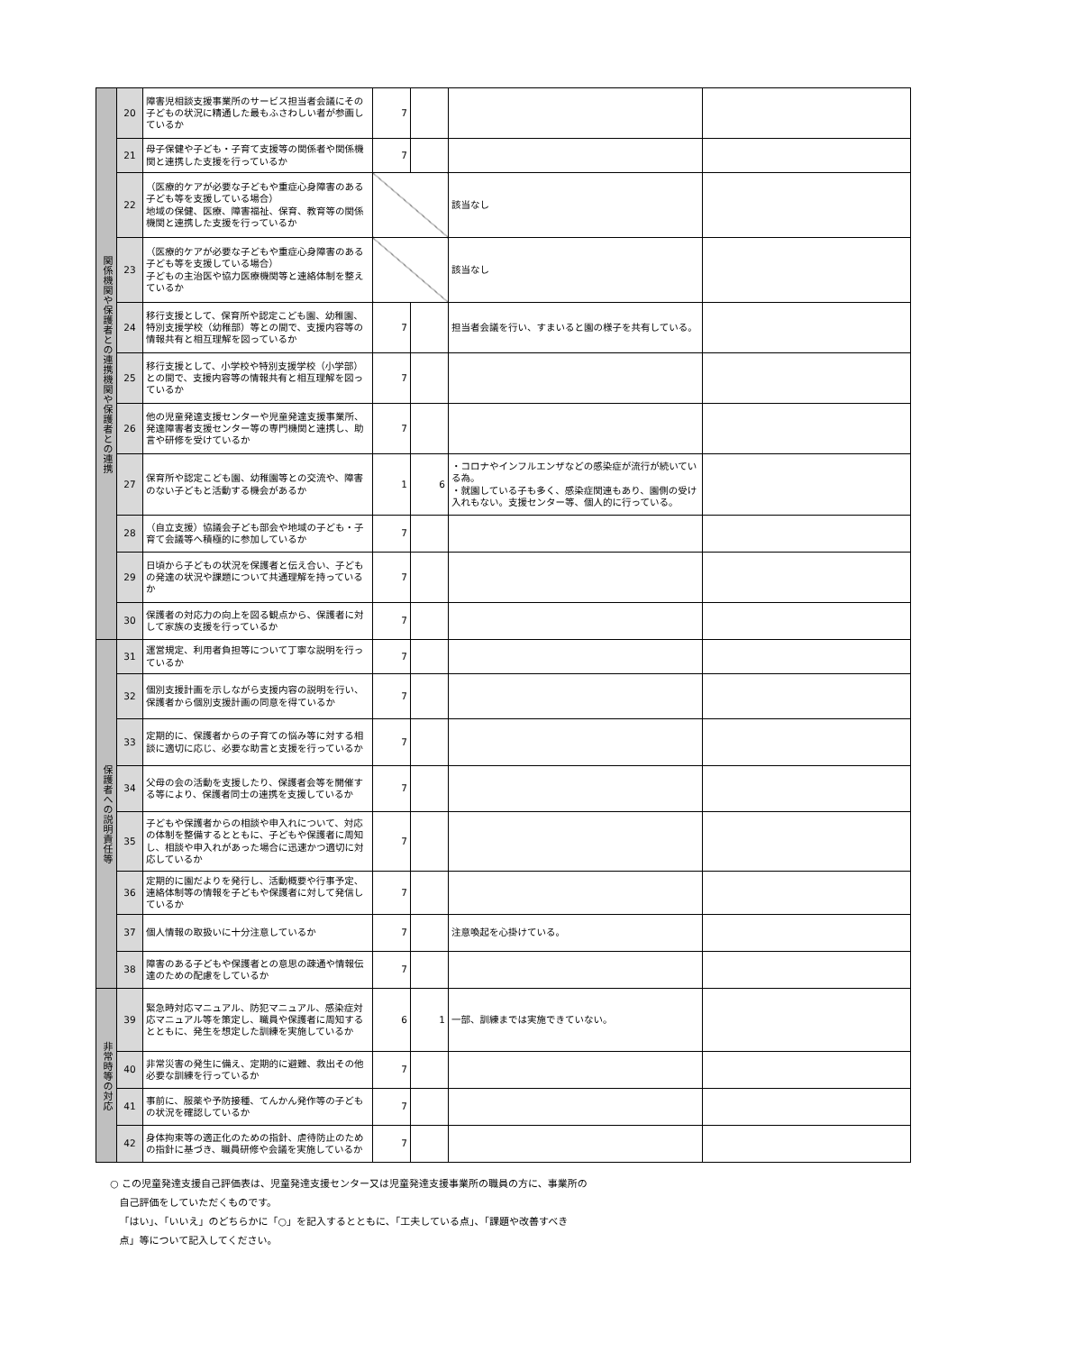| 関係機関や保護者との連携機関や保護者との連携 | 20 | 障害児相談支援事業所のサービス担当者会議にその子どもの状況に精通した最もふさわしい者が参画しているか | 7 | | | |
| | 21 | 母子保健や子ども・子育て支援等の関係者や関係機関と連携した支援を行っているか | 7 | | | |
| | 22 | （医療的ケアが必要な子どもや重症心身障害のある子ども等を支援している場合） 地域の保健、医療、障害福祉、保育、教育等の関係機関と連携した支援を行っているか | | | 該当なし | |
| | 23 | （医療的ケアが必要な子どもや重症心身障害のある子ども等を支援している場合） 子どもの主治医や協力医療機関等と連絡体制を整えているか | | | 該当なし | |
| | 24 | 移行支援として、保育所や認定こども園、幼稚園、特別支援学校（幼稚部）等との間で、支援内容等の情報共有と相互理解を図っているか | 7 | | 担当者会議を行い、すまいると園の様子を共有している。 | |
| | 25 | 移行支援として、小学校や特別支援学校（小学部）との間で、支援内容等の情報共有と相互理解を図っているか | 7 | | | |
| | 26 | 他の児童発達支援センターや児童発達支援事業所、発達障害者支援センター等の専門機関と連携し、助言や研修を受けているか | 7 | | | |
| | 27 | 保育所や認定こども園、幼稚園等との交流や、障害のない子どもと活動する機会があるか | 1 | 6 | ・コロナやインフルエンザなどの感染症が流行が続いている為。 ・就園している子も多く、感染症関連もあり、園側の受け入れもない。支援センター等、個人的に行っている。 | |
| | 28 | （自立支援）協議会子ども部会や地域の子ども・子育て会議等へ積極的に参加しているか | 7 | | | |
| | 29 | 日頃から子どもの状況を保護者と伝え合い、子どもの発達の状況や課題について共通理解を持っているか | 7 | | | |
| | 30 | 保護者の対応力の向上を図る観点から、保護者に対して家族の支援を行っているか | 7 | | | |
| 保護者への説明責任等 | 31 | 運営規定、利用者負担等について丁寧な説明を行っているか | 7 | | | |
| | 32 | 個別支援計画を示しながら支援内容の説明を行い、保護者から個別支援計画の同意を得ているか | 7 | | | |
| | 33 | 定期的に、保護者からの子育ての悩み等に対する相談に適切に応じ、必要な助言と支援を行っているか | 7 | | | |
| | 34 | 父母の会の活動を支援したり、保護者会等を開催する等により、保護者同士の連携を支援しているか | 7 | | | |
| | 35 | 子どもや保護者からの相談や申入れについて、対応の体制を整備するとともに、子どもや保護者に周知し、相談や申入れがあった場合に迅速かつ適切に対応しているか | 7 | | | |
| | 36 | 定期的に園だよりを発行し、活動概要や行事予定、連絡体制等の情報を子どもや保護者に対して発信しているか | 7 | | | |
| | 37 | 個人情報の取扱いに十分注意しているか | 7 | | 注意喚起を心掛けている。 | |
| | 38 | 障害のある子どもや保護者との意思の疎通や情報伝達のための配慮をしているか | 7 | | | |
| 非常時等の対応 | 39 | 緊急時対応マニュアル、防犯マニュアル、感染症対応マニュアル等を策定し、職員や保護者に周知するとともに、発生を想定した訓練を実施しているか | 6 | 1 | 一部、訓練までは実施できていない。 | |
| | 40 | 非常災害の発生に備え、定期的に避難、救出その他必要な訓練を行っているか | 7 | | | |
| | 41 | 事前に、服薬や予防接種、てんかん発作等の子どもの状況を確認しているか | 7 | | | |
| | 42 | 身体拘束等の適正化のための指針、虐待防止のための指針に基づき、職員研修や会議を実施しているか | 7 | | | |
○ この児童発達支援自己評価表は、児童発達支援センター又は児童発達支援事業所の職員の方に、事業所の
自己評価をしていただくものです。
「はい」、「いいえ」のどちらかに「○」を記入するとともに、「工夫している点」、「課題や改善すべき
点」等について記入してください。